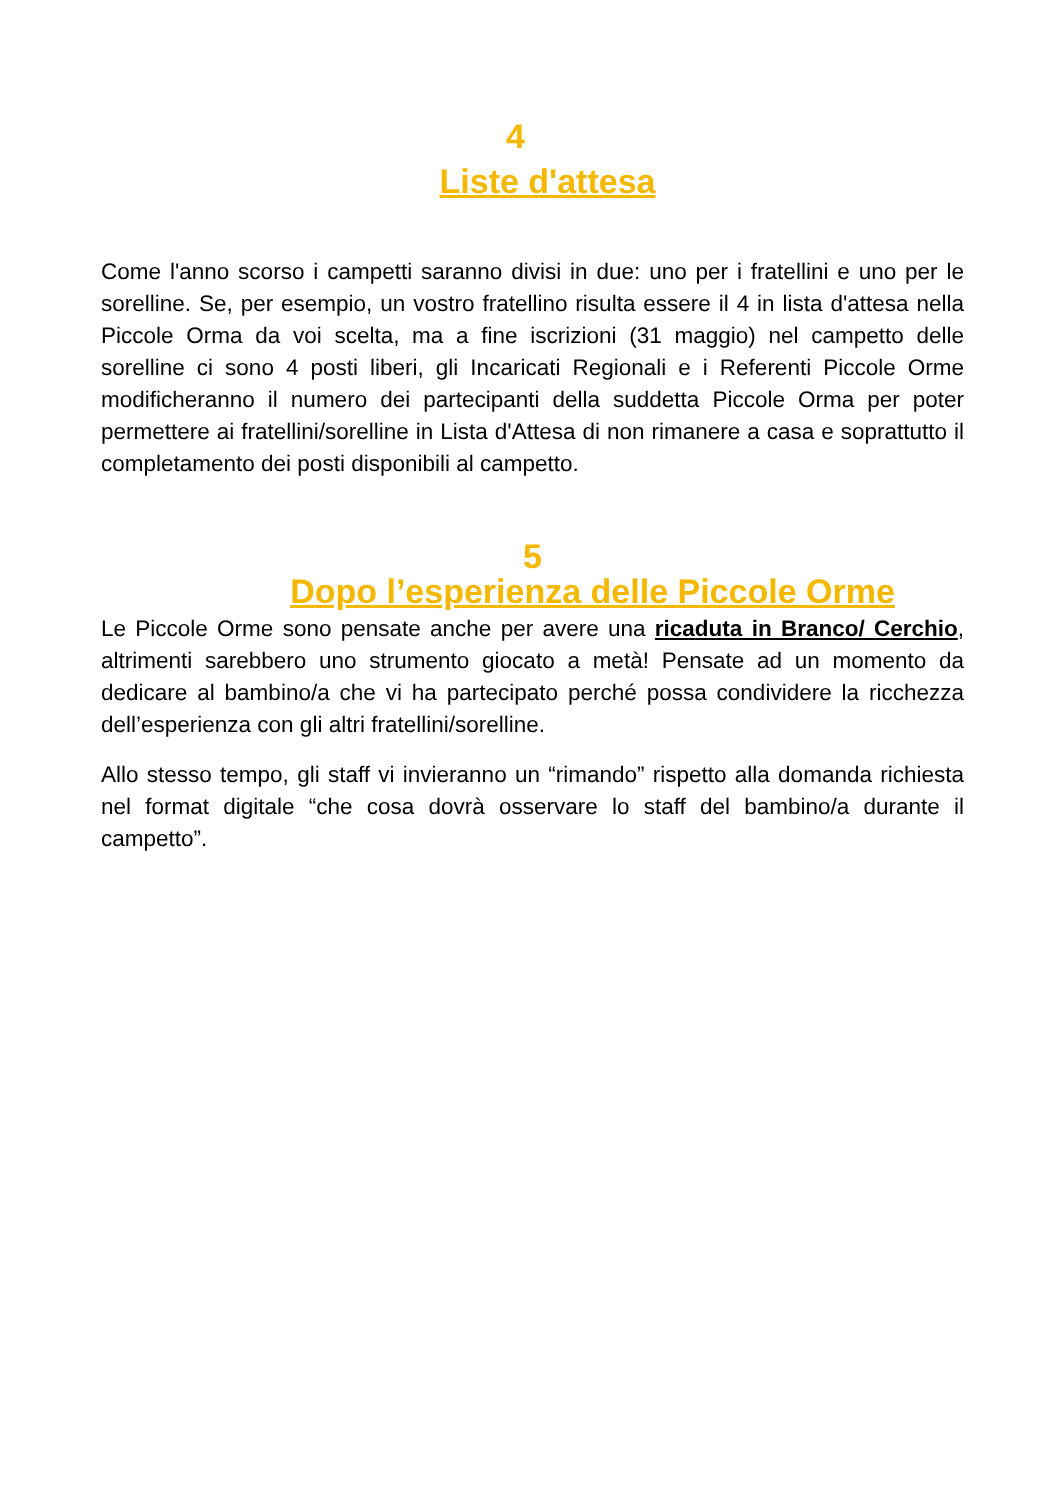4
Liste d'attesa
Come l'anno scorso i campetti saranno divisi in due: uno per i fratellini e uno per le sorelline. Se, per esempio, un vostro fratellino risulta essere il 4 in lista d'attesa nella Piccole Orma da voi scelta, ma a fine iscrizioni (31 maggio) nel campetto delle sorelline ci sono 4 posti liberi, gli Incaricati Regionali e i Referenti Piccole Orme modificheranno il numero dei partecipanti della suddetta Piccole Orma per poter permettere ai fratellini/sorelline in Lista d'Attesa di non rimanere a casa e soprattutto il completamento dei posti disponibili al campetto.
5
Dopo l’esperienza delle Piccole Orme
Le Piccole Orme sono pensate anche per avere una ricaduta in Branco/ Cerchio, altrimenti sarebbero uno strumento giocato a metà! Pensate ad un momento da dedicare al bambino/a che vi ha partecipato perché possa condividere la ricchezza dell’esperienza con gli altri fratellini/sorelline.
Allo stesso tempo, gli staff vi invieranno un “rimando” rispetto alla domanda richiesta nel format digitale “che cosa dovrà osservare lo staff del bambino/a durante il campetto”.